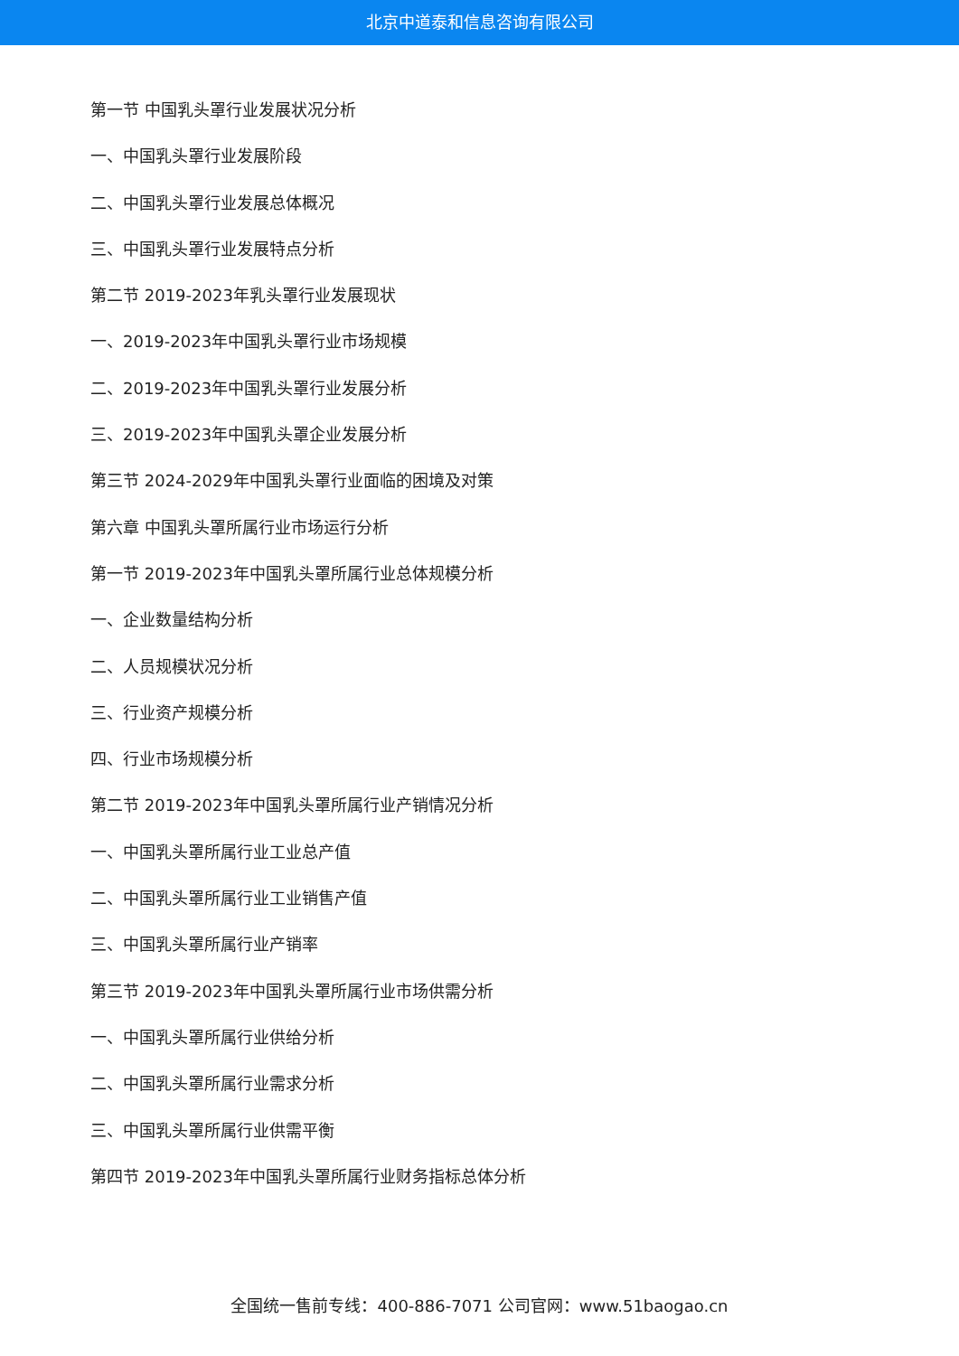北京中道泰和信息咨询有限公司
第一节 中国乳头罩行业发展状况分析
一、中国乳头罩行业发展阶段
二、中国乳头罩行业发展总体概况
三、中国乳头罩行业发展特点分析
第二节 2019-2023年乳头罩行业发展现状
一、2019-2023年中国乳头罩行业市场规模
二、2019-2023年中国乳头罩行业发展分析
三、2019-2023年中国乳头罩企业发展分析
第三节 2024-2029年中国乳头罩行业面临的困境及对策
第六章 中国乳头罩所属行业市场运行分析
第一节 2019-2023年中国乳头罩所属行业总体规模分析
一、企业数量结构分析
二、人员规模状况分析
三、行业资产规模分析
四、行业市场规模分析
第二节 2019-2023年中国乳头罩所属行业产销情况分析
一、中国乳头罩所属行业工业总产值
二、中国乳头罩所属行业工业销售产值
三、中国乳头罩所属行业产销率
第三节 2019-2023年中国乳头罩所属行业市场供需分析
一、中国乳头罩所属行业供给分析
二、中国乳头罩所属行业需求分析
三、中国乳头罩所属行业供需平衡
第四节 2019-2023年中国乳头罩所属行业财务指标总体分析
全国统一售前专线：400-886-7071 公司官网：www.51baogao.cn